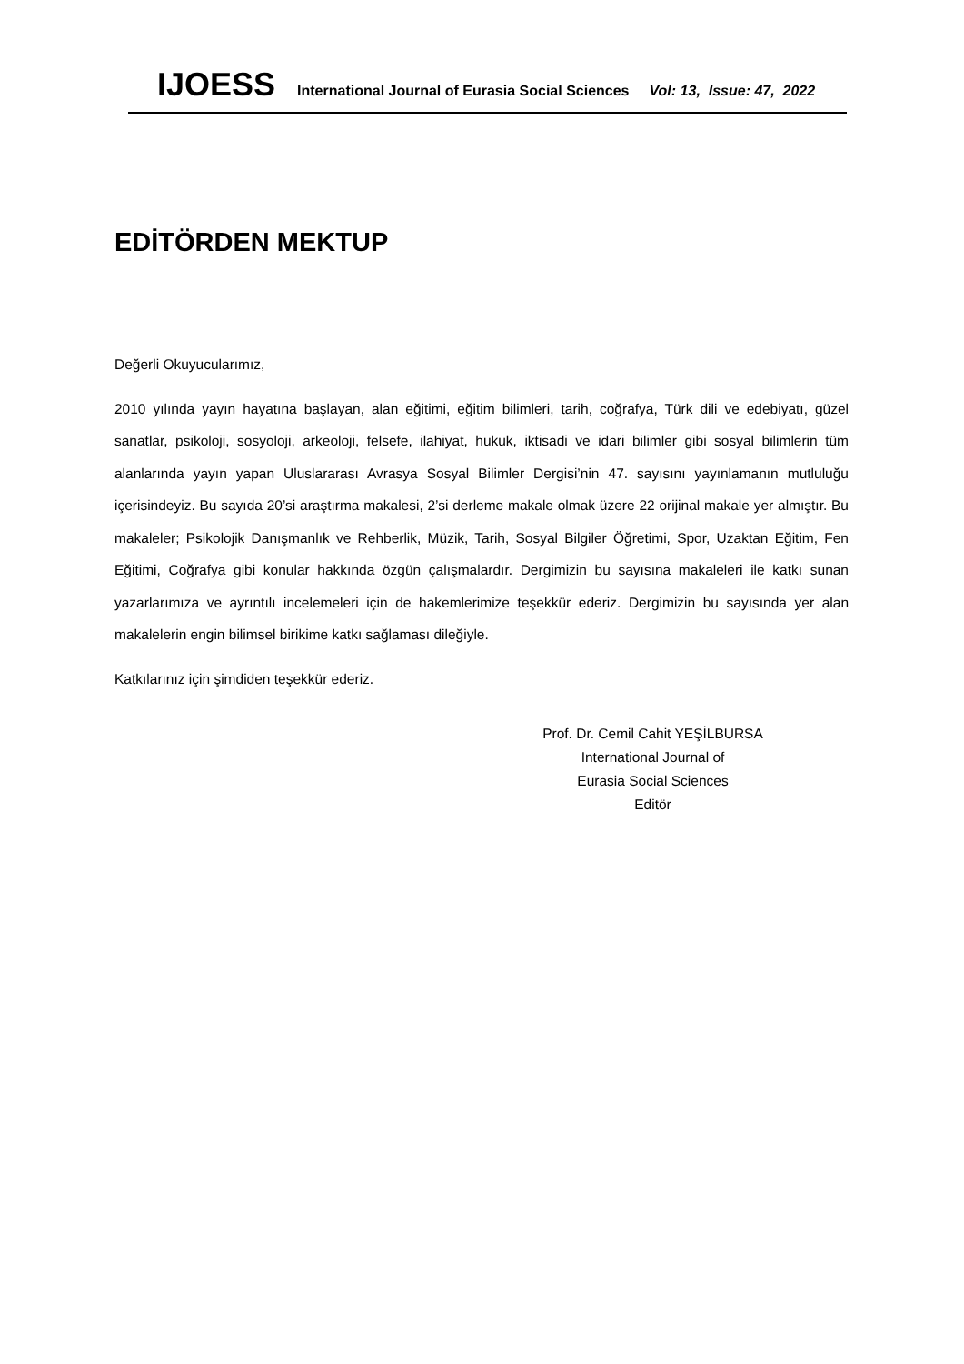IJOESS International Journal of Eurasia Social Sciences Vol: 13, Issue: 47, 2022
EDİTÖRDEN MEKTUP
Değerli Okuyucularımız,
2010 yılında yayın hayatına başlayan, alan eğitimi, eğitim bilimleri, tarih, coğrafya, Türk dili ve edebiyatı, güzel sanatlar, psikoloji, sosyoloji, arkeoloji, felsefe, ilahiyat, hukuk, iktisadi ve idari bilimler gibi sosyal bilimlerin tüm alanlarında yayın yapan Uluslararası Avrasya Sosyal Bilimler Dergisi’nin 47. sayısını yayınlamanın mutluluğu içerisindeyiz. Bu sayıda 20’si araştırma makalesi, 2’si derleme makale olmak üzere 22 orijinal makale yer almıştır. Bu makaleler; Psikolojik Danışmanlık ve Rehberlik, Müzik, Tarih, Sosyal Bilgiler Öğretimi, Spor, Uzaktan Eğitim, Fen Eğitimi, Coğrafya gibi konular hakkında özgün çalışmalardır. Dergimizin bu sayısına makaleleri ile katkı sunan yazarlarımıza ve ayrıntılı incelemeleri için de hakemlerimize teşekkür ederiz. Dergimizin bu sayısında yer alan makalelerin engin bilimsel birikime katkı sağlaması dileğiyle.
Katkılarınız için şimdiden teşekkür ederiz.
Prof. Dr. Cemil Cahit YEŞİLBURSA
International Journal of
Eurasia Social Sciences
Editör